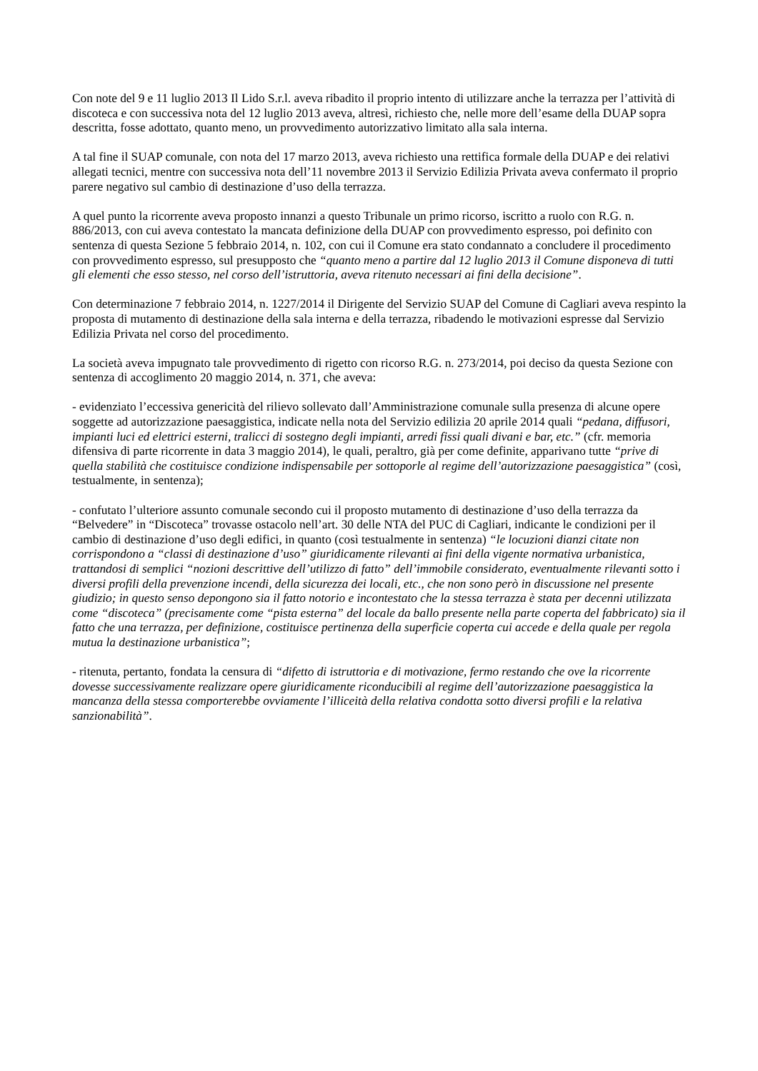Con note del 9 e 11 luglio 2013 Il Lido S.r.l. aveva ribadito il proprio intento di utilizzare anche la terrazza per l’attività di discoteca e con successiva nota del 12 luglio 2013 aveva, altresì, richiesto che, nelle more dell’esame della DUAP sopra descritta, fosse adottato, quanto meno, un provvedimento autorizzativo limitato alla sala interna.
A tal fine il SUAP comunale, con nota del 17 marzo 2013, aveva richiesto una rettifica formale della DUAP e dei relativi allegati tecnici, mentre con successiva nota dell’11 novembre 2013 il Servizio Edilizia Privata aveva confermato il proprio parere negativo sul cambio di destinazione d’uso della terrazza.
A quel punto la ricorrente aveva proposto innanzi a questo Tribunale un primo ricorso, iscritto a ruolo con R.G. n. 886/2013, con cui aveva contestato la mancata definizione della DUAP con provvedimento espresso, poi definito con sentenza di questa Sezione 5 febbraio 2014, n. 102, con cui il Comune era stato condannato a concludere il procedimento con provvedimento espresso, sul presupposto che “quanto meno a partire dal 12 luglio 2013 il Comune disponeva di tutti gli elementi che esso stesso, nel corso dell’istruttoria, aveva ritenuto necessari ai fini della decisione”.
Con determinazione 7 febbraio 2014, n. 1227/2014 il Dirigente del Servizio SUAP del Comune di Cagliari aveva respinto la proposta di mutamento di destinazione della sala interna e della terrazza, ribadendo le motivazioni espresse dal Servizio Edilizia Privata nel corso del procedimento.
La società aveva impugnato tale provvedimento di rigetto con ricorso R.G. n. 273/2014, poi deciso da questa Sezione con sentenza di accoglimento 20 maggio 2014, n. 371, che aveva:
- evidenziato l’eccessiva genericità del rilievo sollevato dall’Amministrazione comunale sulla presenza di alcune opere soggette ad autorizzazione paesaggistica, indicate nella nota del Servizio edilizia 20 aprile 2014 quali “pedana, diffusori, impianti luci ed elettrici esterni, tralicci di sostegno degli impianti, arredi fissi quali divani e bar, etc.” (cfr. memoria difensiva di parte ricorrente in data 3 maggio 2014), le quali, peraltro, già per come definite, apparivano tutte “prive di quella stabilità che costituisce condizione indispensabile per sottoporle al regime dell’autorizzazione paesaggistica” (così, testualmente, in sentenza);
- confutato l’ulteriore assunto comunale secondo cui il proposto mutamento di destinazione d’uso della terrazza da “Belvedere” in “Discoteca” trovasse ostacolo nell’art. 30 delle NTA del PUC di Cagliari, indicante le condizioni per il cambio di destinazione d’uso degli edifici, in quanto (così testualmente in sentenza) “le locuzioni dianzi citate non corrispondono a “classi di destinazione d’uso” giuridicamente rilevanti ai fini della vigente normativa urbanistica, trattandosi di semplici “nozioni descrittive dell’utilizzo di fatto” dell’immobile considerato, eventualmente rilevanti sotto i diversi profili della prevenzione incendi, della sicurezza dei locali, etc., che non sono però in discussione nel presente giudizio; in questo senso depongono sia il fatto notorio e incontestato che la stessa terrazza è stata per decenni utilizzata come “discoteca” (precisamente come “pista esterna” del locale da ballo presente nella parte coperta del fabbricato) sia il fatto che una terrazza, per definizione, costituisce pertinenza della superficie coperta cui accede e della quale per regola mutua la destinazione urbanistica”;
- ritenuta, pertanto, fondata la censura di “difetto di istruttoria e di motivazione, fermo restando che ove la ricorrente dovesse successivamente realizzare opere giuridicamente riconducibili al regime dell’autorizzazione paesaggistica la mancanza della stessa comporterebbe ovviamente l’illiceità della relativa condotta sotto diversi profili e la relativa sanzionabilità”.